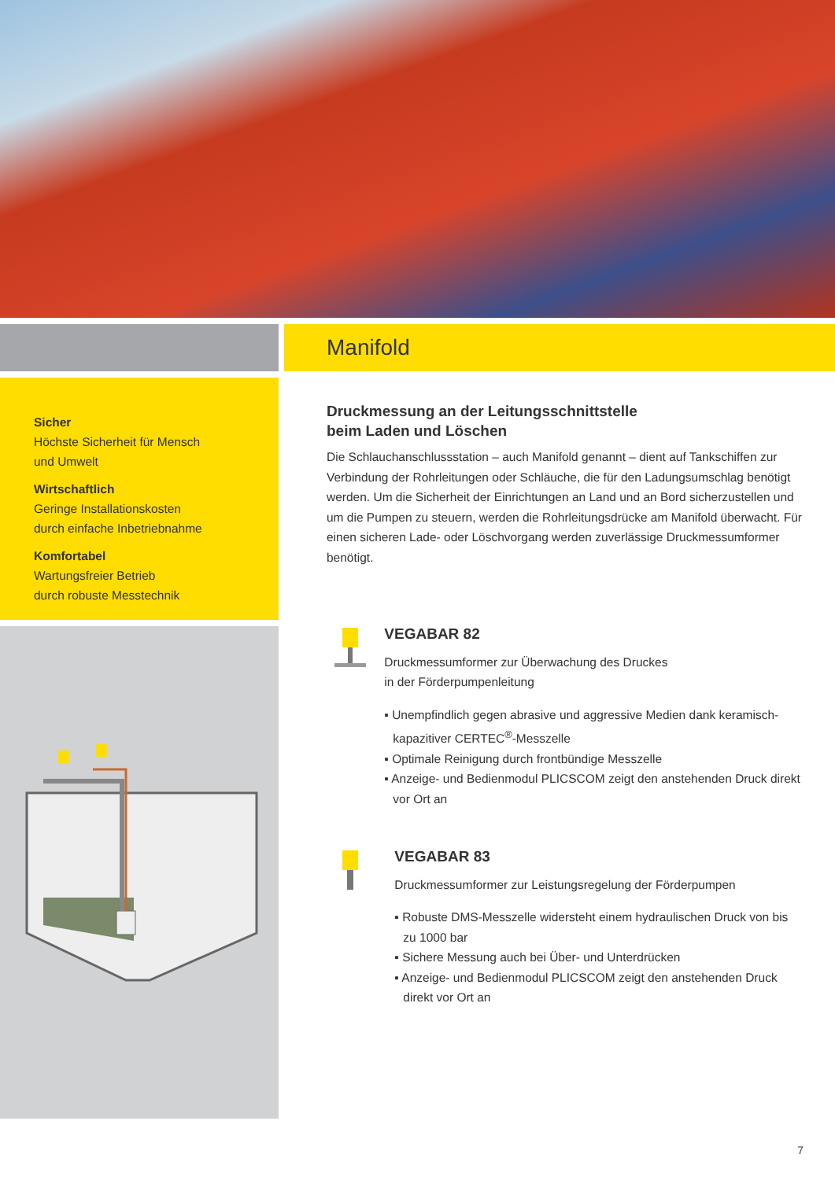Sicher
Höchste Sicherheit für Mensch
und Umwelt
Wirtschaftlich
Geringe Installationskosten
durch einfache Inbetriebnahme
Komfortabel
Wartungsfreier Betrieb
durch robuste Messtechnik
Manifold
Druckmessung an der Leitungsschnittstelle
beim Laden und Löschen
Die Schlauchanschlussstation – auch Manifold genannt – dient auf Tankschiffen zur Verbindung der Rohrleitungen oder Schläuche, die für den Ladungsumschlag benötigt werden. Um die Sicherheit der Einrichtungen an Land und an Bord sicherzustellen und um die Pumpen zu steuern, werden die Rohrleitungsdrücke am Manifold überwacht. Für einen sicheren Lade- oder Löschvorgang werden zuverlässige Druckmessumformer benötigt.
VEGABAR 82
Druckmessumformer zur Überwachung des Druckes
in der Förderpumpenleitung
▪ Unempfindlich gegen abrasive und aggressive Medien dank keramisch-kapazitiver CERTEC<sup>®</sup>-Messzelle
▪ Optimale Reinigung durch frontbündige Messzelle
▪ Anzeige- und Bedienmodul PLICSCOM zeigt den anstehenden Druck direkt vor Ort an
VEGABAR 83
Druckmessumformer zur Leistungsregelung der Förderpumpen
▪ Robuste DMS-Messzelle widersteht einem hydraulischen Druck von bis zu 1000 bar
▪ Sichere Messung auch bei Über- und Unterdrücken
▪ Anzeige- und Bedienmodul PLICSCOM zeigt den anstehenden Druck direkt vor Ort an
7